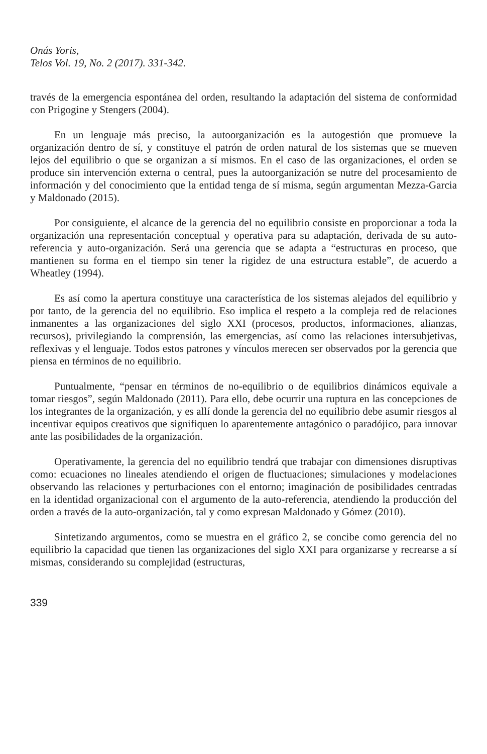Onás Yoris,
Telos Vol. 19, No. 2 (2017). 331-342.
través de la emergencia espontánea del orden, resultando la adaptación del sistema de conformidad con Prigogine y Stengers (2004).
En un lenguaje más preciso, la autoorganización es la autogestión que promueve la organización dentro de sí, y constituye el patrón de orden natural de los sistemas que se mueven lejos del equilibrio o que se organizan a sí mismos. En el caso de las organizaciones, el orden se produce sin intervención externa o central, pues la autoorganización se nutre del procesamiento de información y del conocimiento que la entidad tenga de sí misma, según argumentan Mezza-Garcia y Maldonado (2015).
Por consiguiente, el alcance de la gerencia del no equilibrio consiste en proporcionar a toda la organización una representación conceptual y operativa para su adaptación, derivada de su auto-referencia y auto-organización. Será una gerencia que se adapta a “estructuras en proceso, que mantienen su forma en el tiempo sin tener la rigidez de una estructura estable”, de acuerdo a Wheatley (1994).
Es así como la apertura constituye una característica de los sistemas alejados del equilibrio y por tanto, de la gerencia del no equilibrio. Eso implica el respeto a la compleja red de relaciones inmanentes a las organizaciones del siglo XXI (procesos, productos, informaciones, alianzas, recursos), privilegiando la comprensión, las emergencias, así como las relaciones intersubjetivas, reflexivas y el lenguaje. Todos estos patrones y vínculos merecen ser observados por la gerencia que piensa en términos de no equilibrio.
Puntualmente, “pensar en términos de no-equilibrio o de equilibrios dinámicos equivale a tomar riesgos”, según Maldonado (2011). Para ello, debe ocurrir una ruptura en las concepciones de los integrantes de la organización, y es allí donde la gerencia del no equilibrio debe asumir riesgos al incentivar equipos creativos que signifiquen lo aparentemente antagónico o paradójico, para innovar ante las posibilidades de la organización.
Operativamente, la gerencia del no equilibrio tendrá que trabajar con dimensiones disruptivas como: ecuaciones no lineales atendiendo el origen de fluctuaciones; simulaciones y modelaciones observando las relaciones y perturbaciones con el entorno; imaginación de posibilidades centradas en la identidad organizacional con el argumento de la auto-referencia, atendiendo la producción del orden a través de la auto-organización, tal y como expresan Maldonado y Gómez (2010).
Sintetizando argumentos, como se muestra en el gráfico 2, se concibe como gerencia del no equilibrio la capacidad que tienen las organizaciones del siglo XXI para organizarse y recrearse a sí mismas, considerando su complejidad (estructuras,
339